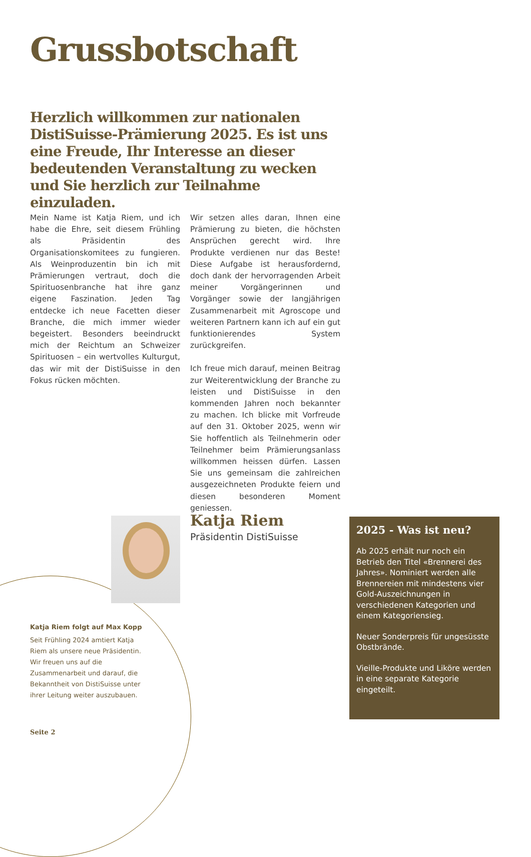Grussbotschaft
Herzlich willkommen zur nationalen DistiSuisse-Prämierung 2025. Es ist uns eine Freude, Ihr Interesse an dieser bedeutenden Veranstaltung zu wecken und Sie herzlich zur Teilnahme einzuladen.
Mein Name ist Katja Riem, und ich habe die Ehre, seit diesem Frühling als Präsidentin des Organisationskomitees zu fungieren. Als Weinproduzentin bin ich mit Prämierungen vertraut, doch die Spirituosenbranche hat ihre ganz eigene Faszination. Jeden Tag entdecke ich neue Facetten dieser Branche, die mich immer wieder begeistert. Besonders beeindruckt mich der Reichtum an Schweizer Spirituosen – ein wertvolles Kulturgut, das wir mit der DistiSuisse in den Fokus rücken möchten.
Wir setzen alles daran, Ihnen eine Prämierung zu bieten, die höchsten Ansprüchen gerecht wird. Ihre Produkte verdienen nur das Beste! Diese Aufgabe ist herausfordernd, doch dank der hervorragenden Arbeit meiner Vorgängerinnen und Vorgänger sowie der langjährigen Zusammenarbeit mit Agroscope und weiteren Partnern kann ich auf ein gut funktionierendes System zurückgreifen.
Ich freue mich darauf, meinen Beitrag zur Weiterentwicklung der Branche zu leisten und DistiSuisse in den kommenden Jahren noch bekannter zu machen. Ich blicke mit Vorfreude auf den 31. Oktober 2025, wenn wir Sie hoffentlich als Teilnehmerin oder Teilnehmer beim Prämierungsanlass willkommen heissen dürfen. Lassen Sie uns gemeinsam die zahlreichen ausgezeichneten Produkte feiern und diesen besonderen Moment geniessen.
Katja Riem
Präsidentin DistiSuisse
2025 - Was ist neu?
Ab 2025 erhält nur noch ein Betrieb den Titel «Brennerei des Jahres». Nominiert werden alle Brennereien mit mindestens vier Gold-Auszeichnungen in verschiedenen Kategorien und einem Kategoriensieg.
Neuer Sonderpreis für ungesüsste Obstbrände.
Vieille-Produkte und Liköre werden in eine separate Kategorie eingeteilt.
Katja Riem folgt auf Max Kopp
Seit Frühling 2024 amtiert Katja Riem als unsere neue Präsidentin. Wir freuen uns auf die Zusammenarbeit und darauf, die Bekanntheit von DistiSuisse unter ihrer Leitung weiter auszubauen.
Seite 2